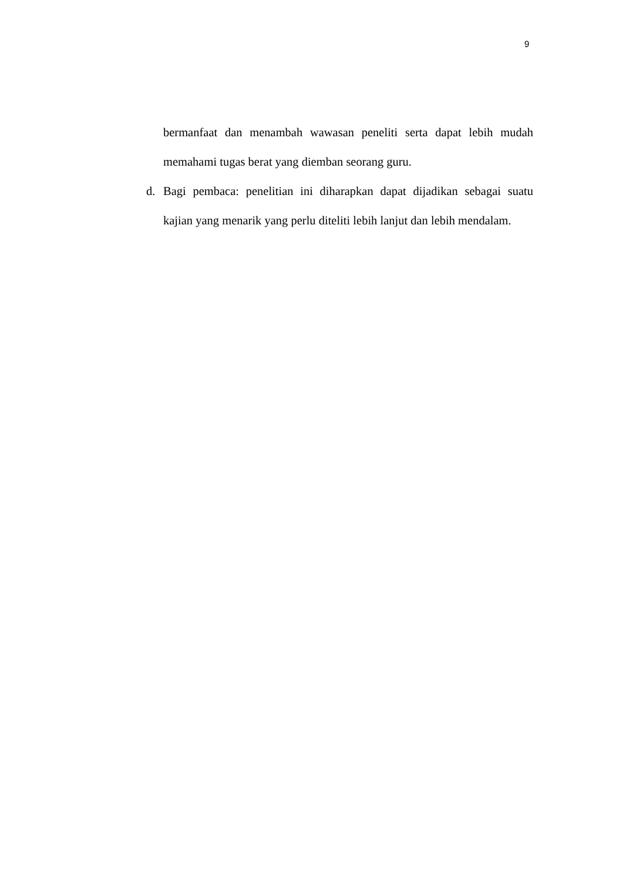9
bermanfaat dan menambah wawasan peneliti serta dapat lebih mudah memahami tugas berat yang diemban seorang guru.
d. Bagi pembaca: penelitian ini diharapkan dapat dijadikan sebagai suatu kajian yang menarik yang perlu diteliti lebih lanjut dan lebih mendalam.